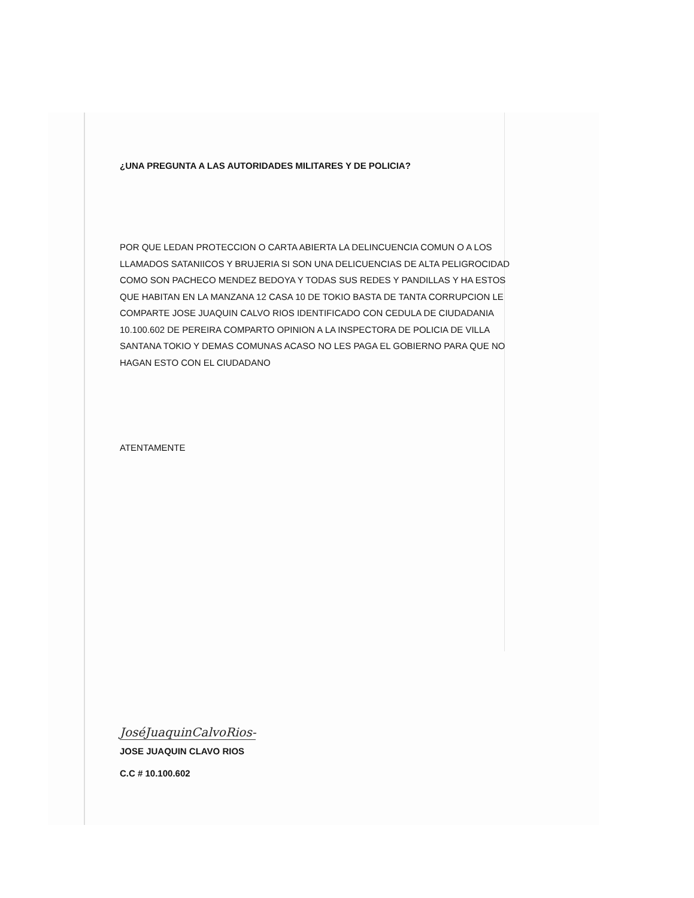¿UNA PREGUNTA A LAS AUTORIDADES MILITARES Y DE POLICIA?
POR QUE LEDAN PROTECCION O CARTA ABIERTA LA DELINCUENCIA COMUN O A LOS LLAMADOS SATANIICOS Y BRUJERIA SI SON UNA DELICUENCIAS DE ALTA PELIGROCIDAD COMO SON PACHECO MENDEZ BEDOYA Y TODAS SUS REDES Y PANDILLAS Y HA ESTOS QUE HABITAN EN LA MANZANA 12 CASA 10 DE TOKIO BASTA DE TANTA CORRUPCION LE COMPARTE JOSE JUAQUIN CALVO RIOS IDENTIFICADO CON CEDULA DE CIUDADANIA 10.100.602 DE PEREIRA COMPARTO OPINION A LA INSPECTORA DE POLICIA DE VILLA SANTANA TOKIO Y DEMAS COMUNAS ACASO NO LES PAGA EL GOBIERNO PARA QUE NO HAGAN ESTO CON EL CIUDADANO
ATENTAMENTE
JoséJuaquinCalvoRios-
JOSE JUAQUIN CLAVO RIOS
C.C # 10.100.602